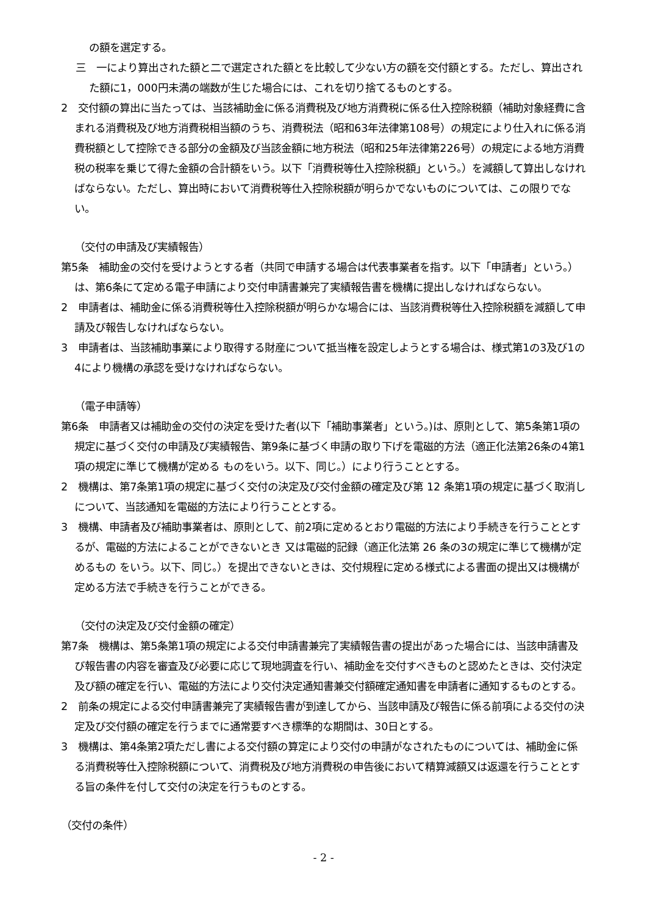の額を選定する。
三　一により算出された額と二で選定された額とを比較して少ない方の額を交付額とする。ただし、算出された額に1，000円未満の端数が生じた場合には、これを切り捨てるものとする。
2　交付額の算出に当たっては、当該補助金に係る消費税及び地方消費税に係る仕入控除税額（補助対象経費に含まれる消費税及び地方消費税相当額のうち、消費税法（昭和63年法律第108号）の規定により仕入れに係る消費税額として控除できる部分の金額及び当該金額に地方税法（昭和25年法律第226号）の規定による地方消費税の税率を乗じて得た金額の合計額をいう。以下「消費税等仕入控除税額」という。）を減額して算出しなければならない。ただし、算出時において消費税等仕入控除税額が明らかでないものについては、この限りでない。
（交付の申請及び実績報告）
第5条　補助金の交付を受けようとする者（共同で申請する場合は代表事業者を指す。以下「申請者」という。）は、第6条にて定める電子申請により交付申請書兼完了実績報告書を機構に提出しなければならない。
2　申請者は、補助金に係る消費税等仕入控除税額が明らかな場合には、当該消費税等仕入控除税額を減額して申請及び報告しなければならない。
3　申請者は、当該補助事業により取得する財産について抵当権を設定しようとする場合は、様式第1の3及び1の4により機構の承認を受けなければならない。
（電子申請等）
第6条　申請者又は補助金の交付の決定を受けた者(以下「補助事業者」という。)は、原則として、第5条第1項の規定に基づく交付の申請及び実績報告、第9条に基づく申請の取り下げを電磁的方法（適正化法第26条の4第1項の規定に準じて機構が定める ものをいう。以下、同じ。）により行うこととする。
2　機構は、第7条第1項の規定に基づく交付の決定及び交付金額の確定及び第 12 条第1項の規定に基づく取消しについて、当該通知を電磁的方法により行うこととする。
3　機構、申請者及び補助事業者は、原則として、前2項に定めるとおり電磁的方法により手続きを行うこととするが、電磁的方法によることができないとき 又は電磁的記録（適正化法第 26 条の3の規定に準じて機構が定めるもの をいう。以下、同じ。）を提出できないときは、交付規程に定める様式による書面の提出又は機構が定める方法で手続きを行うことができる。
（交付の決定及び交付金額の確定）
第7条　機構は、第5条第1項の規定による交付申請書兼完了実績報告書の提出があった場合には、当該申請書及び報告書の内容を審査及び必要に応じて現地調査を行い、補助金を交付すべきものと認めたときは、交付決定及び額の確定を行い、電磁的方法により交付決定通知書兼交付額確定通知書を申請者に通知するものとする。
2　前条の規定による交付申請書兼完了実績報告書が到達してから、当該申請及び報告に係る前項による交付の決定及び交付額の確定を行うまでに通常要すべき標準的な期間は、30日とする。
3　機構は、第4条第2項ただし書による交付額の算定により交付の申請がなされたものについては、補助金に係る消費税等仕入控除税額について、消費税及び地方消費税の申告後において精算減額又は返還を行うこととする旨の条件を付して交付の決定を行うものとする。
（交付の条件）
- 2 -